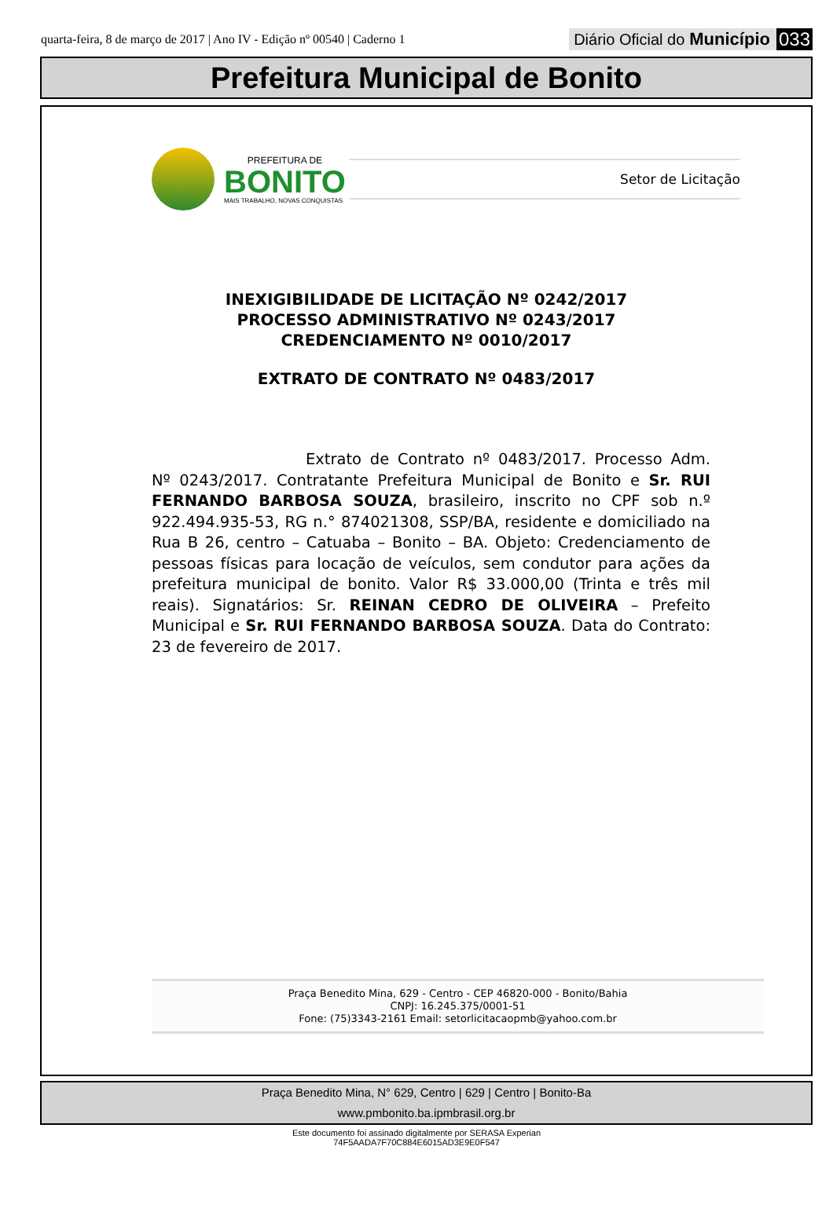quarta-feira, 8 de março de 2017 | Ano IV - Edição nº 00540 | Caderno 1
Diário Oficial do Município 033
Prefeitura Municipal de Bonito
PREFEITURA DE
BONITO
MAIS TRABALHO, NOVAS CONQUISTAS
Setor de Licitação
INEXIGIBILIDADE DE LICITAÇÃO Nº 0242/2017
PROCESSO ADMINISTRATIVO Nº 0243/2017
CREDENCIAMENTO Nº 0010/2017
EXTRATO DE CONTRATO Nº 0483/2017
Extrato de Contrato nº 0483/2017. Processo Adm. Nº 0243/2017. Contratante Prefeitura Municipal de Bonito e Sr. RUI FERNANDO BARBOSA SOUZA, brasileiro, inscrito no CPF sob n.º 922.494.935-53, RG n.° 874021308, SSP/BA, residente e domiciliado na Rua B 26, centro – Catuaba – Bonito – BA. Objeto: Credenciamento de pessoas físicas para locação de veículos, sem condutor para ações da prefeitura municipal de bonito. Valor R$ 33.000,00 (Trinta e três mil reais). Signatários: Sr. REINAN CEDRO DE OLIVEIRA – Prefeito Municipal e Sr. RUI FERNANDO BARBOSA SOUZA. Data do Contrato: 23 de fevereiro de 2017.
Praça Benedito Mina, 629 - Centro - CEP 46820-000 - Bonito/Bahia
CNPJ: 16.245.375/0001-51
Fone: (75)3343-2161 Email: setorlicitacaopmb@yahoo.com.br
Praça Benedito Mina, N° 629, Centro | 629 | Centro | Bonito-Ba
www.pmbonito.ba.ipmbrasil.org.br
Este documento foi assinado digitalmente por SERASA Experian
74F5AADA7F70C884E6015AD3E9E0F547